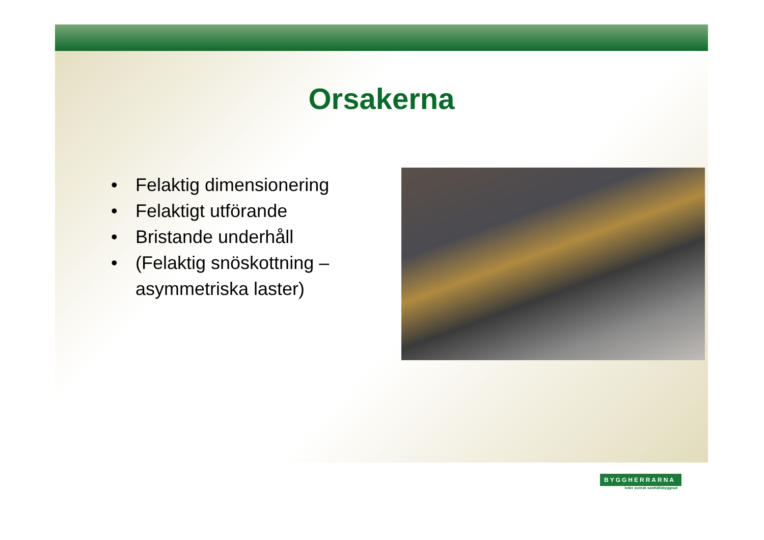Orsakerna
• Felaktig dimensionering
• Felaktigt utförande
• Bristande underhåll
• (Felaktig snöskottning – asymmetriska laster)
BYGGHERRARNA
leder svensk samhällsbyggnad